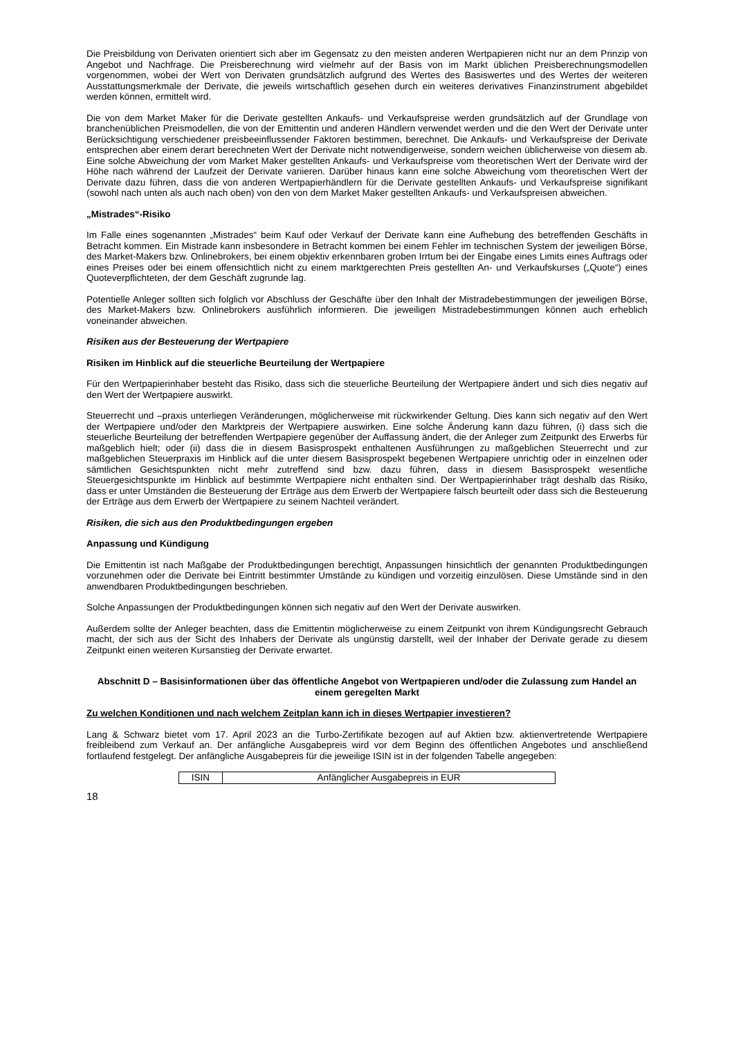Die Preisbildung von Derivaten orientiert sich aber im Gegensatz zu den meisten anderen Wertpapieren nicht nur an dem Prinzip von Angebot und Nachfrage. Die Preisberechnung wird vielmehr auf der Basis von im Markt üblichen Preisberechnungsmodellen vorgenommen, wobei der Wert von Derivaten grundsätzlich aufgrund des Wertes des Basiswertes und des Wertes der weiteren Ausstattungsmerkmale der Derivate, die jeweils wirtschaftlich gesehen durch ein weiteres derivatives Finanzinstrument abgebildet werden können, ermittelt wird.
Die von dem Market Maker für die Derivate gestellten Ankaufs- und Verkaufspreise werden grundsätzlich auf der Grundlage von branchenüblichen Preismodellen, die von der Emittentin und anderen Händlern verwendet werden und die den Wert der Derivate unter Berücksichtigung verschiedener preisbeeinflussender Faktoren bestimmen, berechnet. Die Ankaufs- und Verkaufspreise der Derivate entsprechen aber einem derart berechneten Wert der Derivate nicht notwendigerweise, sondern weichen üblicherweise von diesem ab. Eine solche Abweichung der vom Market Maker gestellten Ankaufs- und Verkaufspreise vom theoretischen Wert der Derivate wird der Höhe nach während der Laufzeit der Derivate variieren. Darüber hinaus kann eine solche Abweichung vom theoretischen Wert der Derivate dazu führen, dass die von anderen Wertpapierhändlern für die Derivate gestellten Ankaufs- und Verkaufspreise signifikant (sowohl nach unten als auch nach oben) von den von dem Market Maker gestellten Ankaufs- und Verkaufspreisen abweichen.
„Mistrades“-Risiko
Im Falle eines sogenannten „Mistrades“ beim Kauf oder Verkauf der Derivate kann eine Aufhebung des betreffenden Geschäfts in Betracht kommen. Ein Mistrade kann insbesondere in Betracht kommen bei einem Fehler im technischen System der jeweiligen Börse, des Market-Makers bzw. Onlinebrokers, bei einem objektiv erkennbaren groben Irrtum bei der Eingabe eines Limits eines Auftrags oder eines Preises oder bei einem offensichtlich nicht zu einem marktgerechten Preis gestellten An- und Verkaufskurses („Quote“) eines Quoteverpflichteten, der dem Geschäft zugrunde lag.
Potentielle Anleger sollten sich folglich vor Abschluss der Geschäfte über den Inhalt der Mistradebestimmungen der jeweiligen Börse, des Market-Makers bzw. Onlinebrokers ausführlich informieren. Die jeweiligen Mistradebestimmungen können auch erheblich voneinander abweichen.
Risiken aus der Besteuerung der Wertpapiere
Risiken im Hinblick auf die steuerliche Beurteilung der Wertpapiere
Für den Wertpapierinhaber besteht das Risiko, dass sich die steuerliche Beurteilung der Wertpapiere ändert und sich dies negativ auf den Wert der Wertpapiere auswirkt.
Steuerrecht und –praxis unterliegen Veränderungen, möglicherweise mit rückwirkender Geltung. Dies kann sich negativ auf den Wert der Wertpapiere und/oder den Marktpreis der Wertpapiere auswirken. Eine solche Änderung kann dazu führen, (i) dass sich die steuerliche Beurteilung der betreffenden Wertpapiere gegenüber der Auffassung ändert, die der Anleger zum Zeitpunkt des Erwerbs für maßgeblich hielt; oder (ii) dass die in diesem Basisprospekt enthaltenen Ausführungen zu maßgeblichen Steuerrecht und zur maßgeblichen Steuerpraxis im Hinblick auf die unter diesem Basisprospekt begebenen Wertpapiere unrichtig oder in einzelnen oder sämtlichen Gesichtspunkten nicht mehr zutreffend sind bzw. dazu führen, dass in diesem Basisprospekt wesentliche Steuergesichtspunkte im Hinblick auf bestimmte Wertpapiere nicht enthalten sind. Der Wertpapierinhaber trägt deshalb das Risiko, dass er unter Umständen die Besteuerung der Erträge aus dem Erwerb der Wertpapiere falsch beurteilt oder dass sich die Besteuerung der Erträge aus dem Erwerb der Wertpapiere zu seinem Nachteil verändert.
Risiken, die sich aus den Produktbedingungen ergeben
Anpassung und Kündigung
Die Emittentin ist nach Maßgabe der Produktbedingungen berechtigt, Anpassungen hinsichtlich der genannten Produktbedingungen vorzunehmen oder die Derivate bei Eintritt bestimmter Umstände zu kündigen und vorzeitig einzulösen. Diese Umstände sind in den anwendbaren Produktbedingungen beschrieben.
Solche Anpassungen der Produktbedingungen können sich negativ auf den Wert der Derivate auswirken.
Außerdem sollte der Anleger beachten, dass die Emittentin möglicherweise zu einem Zeitpunkt von ihrem Kündigungsrecht Gebrauch macht, der sich aus der Sicht des Inhabers der Derivate als ungünstig darstellt, weil der Inhaber der Derivate gerade zu diesem Zeitpunkt einen weiteren Kursanstieg der Derivate erwartet.
Abschnitt D – Basisinformationen über das öffentliche Angebot von Wertpapieren und/oder die Zulassung zum Handel an einem geregelten Markt
Zu welchen Konditionen und nach welchem Zeitplan kann ich in dieses Wertpapier investieren?
Lang & Schwarz bietet vom 17. April 2023 an die Turbo-Zertifikate bezogen auf auf Aktien bzw. aktienvertretende Wertpapiere freibleibend zum Verkauf an. Der anfängliche Ausgabepreis wird vor dem Beginn des öffentlichen Angebotes und anschließend fortlaufend festgelegt. Der anfängliche Ausgabepreis für die jeweilige ISIN ist in der folgenden Tabelle angegeben:
| ISIN | Anfänglicher Ausgabepreis in EUR |
| --- | --- |
18